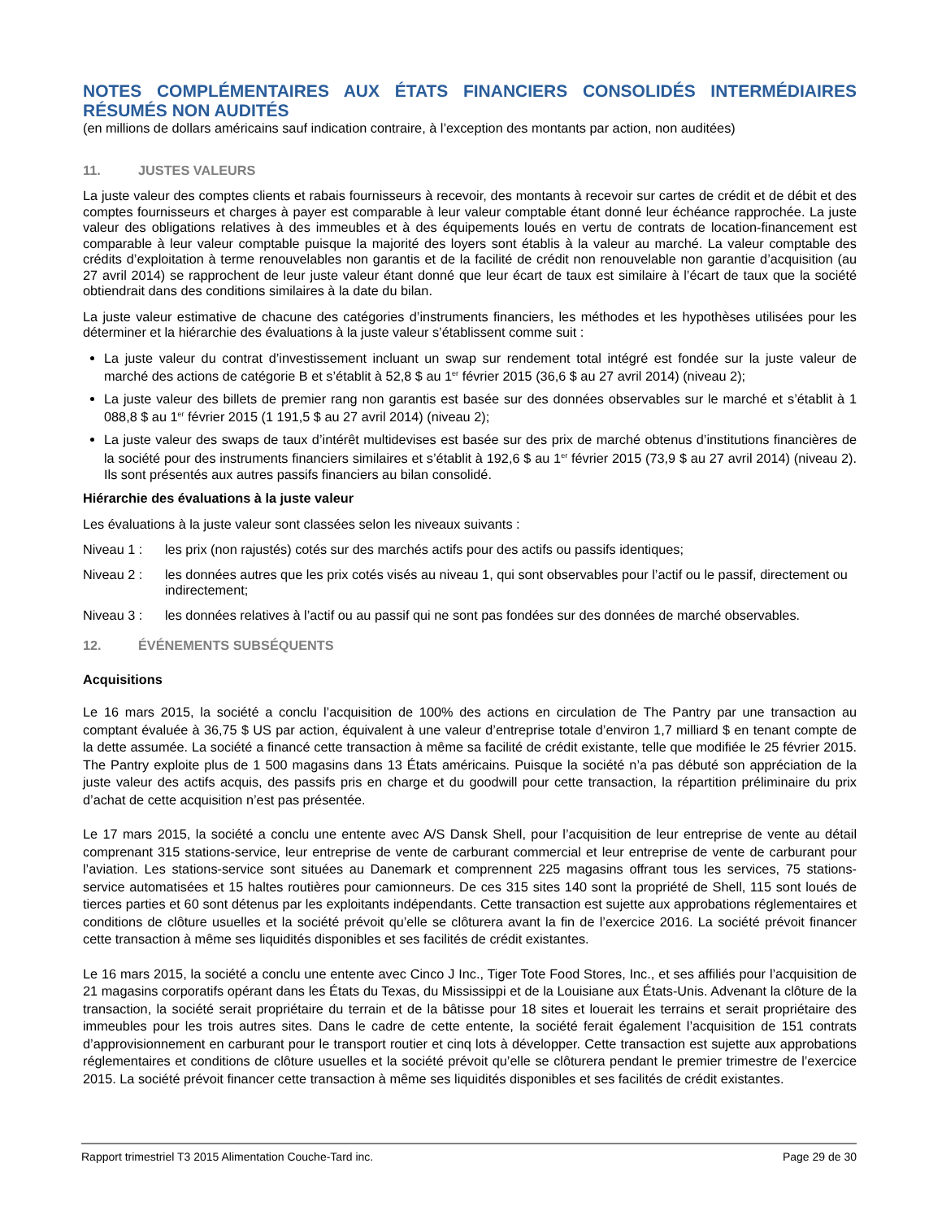NOTES COMPLÉMENTAIRES AUX ÉTATS FINANCIERS CONSOLIDÉS INTERMÉDIAIRES RÉSUMÉS NON AUDITÉS
(en millions de dollars américains sauf indication contraire, à l’exception des montants par action, non auditées)
11. JUSTES VALEURS
La juste valeur des comptes clients et rabais fournisseurs à recevoir, des montants à recevoir sur cartes de crédit et de débit et des comptes fournisseurs et charges à payer est comparable à leur valeur comptable étant donné leur échéance rapprochée. La juste valeur des obligations relatives à des immeubles et à des équipements loués en vertu de contrats de location-financement est comparable à leur valeur comptable puisque la majorité des loyers sont établis à la valeur au marché. La valeur comptable des crédits d’exploitation à terme renouvelables non garantis et de la facilité de crédit non renouvelable non garantie d’acquisition (au 27 avril 2014) se rapprochent de leur juste valeur étant donné que leur écart de taux est similaire à l’écart de taux que la société obtiendrait dans des conditions similaires à la date du bilan.
La juste valeur estimative de chacune des catégories d’instruments financiers, les méthodes et les hypothèses utilisées pour les déterminer et la hiérarchie des évaluations à la juste valeur s’établissent comme suit :
La juste valeur du contrat d’investissement incluant un swap sur rendement total intégré est fondée sur la juste valeur de marché des actions de catégorie B et s’établit à 52,8 $ au 1<sup>er</sup> février 2015 (36,6 $ au 27 avril 2014) (niveau 2);
La juste valeur des billets de premier rang non garantis est basée sur des données observables sur le marché et s’établit à 1 088,8 $ au 1<sup>er</sup> février 2015 (1 191,5 $ au 27 avril 2014) (niveau 2);
La juste valeur des swaps de taux d’intérêt multidevises est basée sur des prix de marché obtenus d’institutions financières de la société pour des instruments financiers similaires et s’établit à 192,6 $ au 1<sup>er</sup> février 2015 (73,9 $ au 27 avril 2014) (niveau 2). Ils sont présentés aux autres passifs financiers au bilan consolidé.
Hiérarchie des évaluations à la juste valeur
Les évaluations à la juste valeur sont classées selon les niveaux suivants :
Niveau 1 : les prix (non rajustés) cotés sur des marchés actifs pour des actifs ou passifs identiques;
Niveau 2 : les données autres que les prix cotés visés au niveau 1, qui sont observables pour l’actif ou le passif, directement ou indirectement;
Niveau 3 : les données relatives à l’actif ou au passif qui ne sont pas fondées sur des données de marché observables.
12. ÉVÉNEMENTS SUBSÉQUENTS
Acquisitions
Le 16 mars 2015, la société a conclu l’acquisition de 100% des actions en circulation de The Pantry par une transaction au comptant évaluée à 36,75 $ US par action, équivalent à une valeur d’entreprise totale d’environ 1,7 milliard $ en tenant compte de la dette assumée. La société a financé cette transaction à même sa facilité de crédit existante, telle que modifiée le 25 février 2015. The Pantry exploite plus de 1 500 magasins dans 13 États américains. Puisque la société n’a pas débuté son appréciation de la juste valeur des actifs acquis, des passifs pris en charge et du goodwill pour cette transaction, la répartition préliminaire du prix d’achat de cette acquisition n’est pas présentée.
Le 17 mars 2015, la société a conclu une entente avec A/S Dansk Shell, pour l’acquisition de leur entreprise de vente au détail comprenant 315 stations-service, leur entreprise de vente de carburant commercial et leur entreprise de vente de carburant pour l’aviation. Les stations-service sont situées au Danemark et comprennent 225 magasins offrant tous les services, 75 stations-service automatisées et 15 haltes routières pour camionneurs. De ces 315 sites 140 sont la propriété de Shell, 115 sont loués de tierces parties et 60 sont détenus par les exploitants indépendants. Cette transaction est sujette aux approbations réglementaires et conditions de clôture usuelles et la société prévoit qu’elle se clôturera avant la fin de l’exercice 2016. La société prévoit financer cette transaction à même ses liquidités disponibles et ses facilités de crédit existantes.
Le 16 mars 2015, la société a conclu une entente avec Cinco J Inc., Tiger Tote Food Stores, Inc., et ses affiliés pour l’acquisition de 21 magasins corporatifs opérant dans les États du Texas, du Mississippi et de la Louisiane aux États-Unis. Advenant la clôture de la transaction, la société serait propriétaire du terrain et de la bâtisse pour 18 sites et louerait les terrains et serait propriétaire des immeubles pour les trois autres sites. Dans le cadre de cette entente, la société ferait également l’acquisition de 151 contrats d’approvisionnement en carburant pour le transport routier et cinq lots à développer. Cette transaction est sujette aux approbations réglementaires et conditions de clôture usuelles et la société prévoit qu’elle se clôturera pendant le premier trimestre de l’exercice 2015. La société prévoit financer cette transaction à même ses liquidités disponibles et ses facilités de crédit existantes.
Rapport trimestriel T3 2015 Alimentation Couche-Tard inc. Page 29 de 30